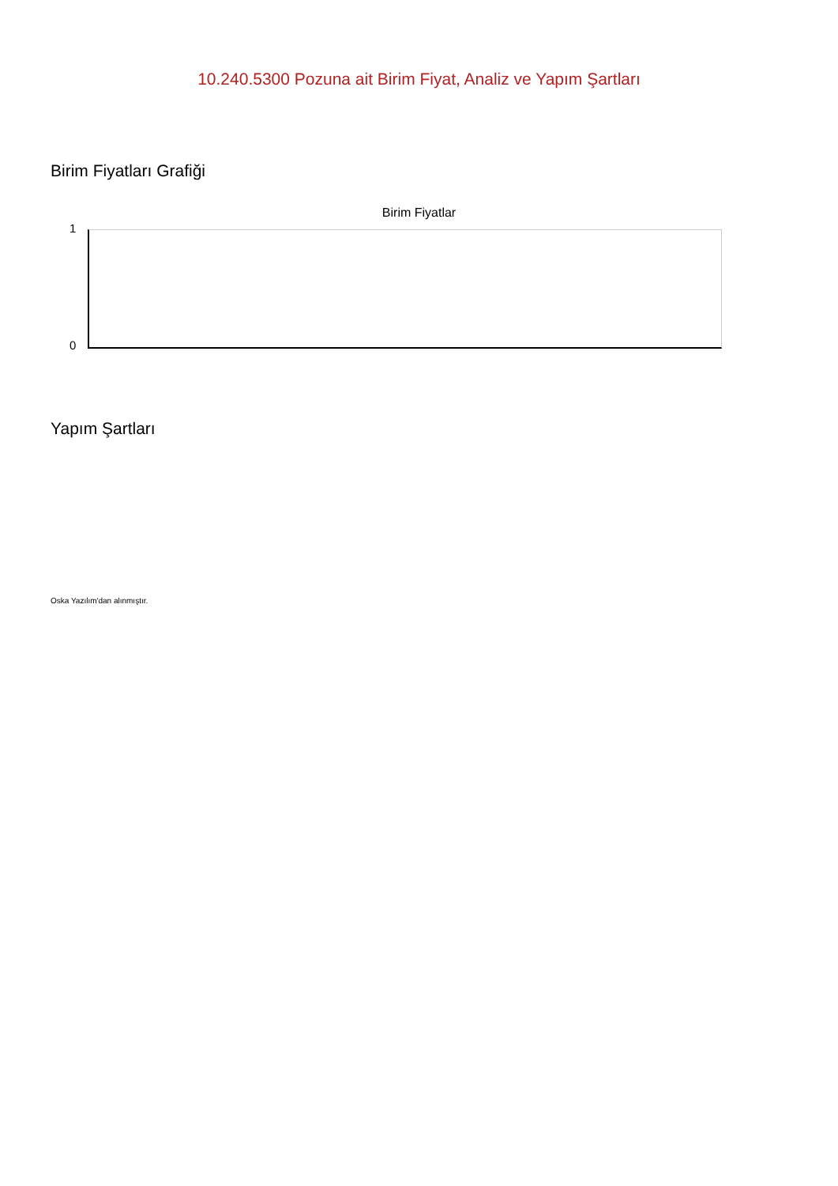10.240.5300 Pozuna ait Birim Fiyat, Analiz ve Yapım Şartları
Birim Fiyatları Grafiği
Birim Fiyatlar
1
0
Yapım Şartları
Oska Yazılım'dan alınmıştır.